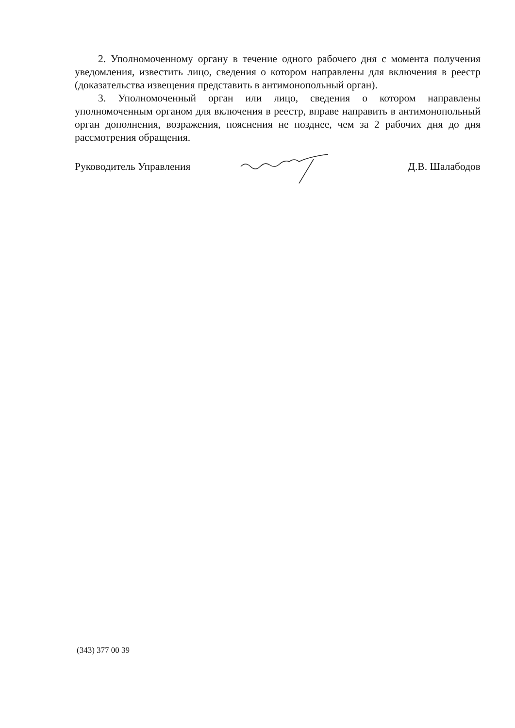2. Уполномоченному органу в течение одного рабочего дня с момента получения уведомления, известить лицо, сведения о котором направлены для включения в реестр (доказательства извещения представить в антимонопольный орган).
3. Уполномоченный орган или лицо, сведения о котором направлены уполномоченным органом для включения в реестр, вправе направить в антимонопольный орган дополнения, возражения, пояснения не позднее, чем за 2 рабочих дня до дня рассмотрения обращения.
Руководитель Управления Д.В. Шалабодов
(343) 377 00 39